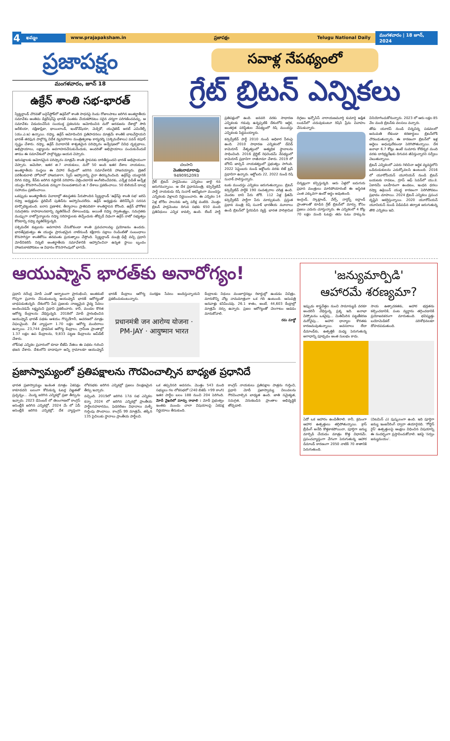4
ఖమ్మం
www.prajapaksham.in ప్రజాపక్షం Telugu National Daily
మంగళవారం | 18 జూన్, 2024
ప్రజాపక్షం
మంగళవారం, జూన్ 18
ఉక్రేన్ శాంతి సభ-భారత్
స్విట్జర్లాండ్ చొరవతో బర్గెన్‌స్టోక్‌లో ఉక్రెన్‌లో శాంతి సాధనపై రెండు రోజులపాటు జరిగిన అంతర్జాతీయ సమావేశం అంతిమ డిక్లరేషన్‌పై భారత్ సంతకం చేయకపోవటం సరైన చర్యగా పరిగణించవచ్చు. ఆ సమావేశం విడుదలచేసిన సంయుక్త ప్రకటనను ఆమోదించిన మరో అరడజను దేశాల్లో సౌది అరేబియా, దక్షిణాఫ్రికా, థాయిలాండ్, ఇండోనేషియా, మెక్సికో, యునైటెడ్ అరబ్ ఎమిరేట్స్ (యు.ఎ.ఇ) ఉన్నాయి. రష్యా, ఉక్రేన్ ఆమోదించిన ప్రతిపాదనలు మాత్రమే శాంతికి బాటవేస్తాయని భారత్ తరఫున పాల్గొన్న విదేశ వ్యవహారాల మంత్రిత్వశాఖ కార్యదర్శి (పశ్చిమదేశాలు) పవన్ కపూర్ స్పష్టం చేశారు. రష్యా, ఉక్రేన్ వివాదానికి శాశ్వతమైన పరిష్కారం అన్వేషణలో వివిధ దృక్పథాలు, అభిప్రాయాలు, లక్ష్యాలను అవగాహనచేసుకునేందుకు, అందరితో అభిప్రాయాలు పంచుకునేందుకే తాము ఈ సమావేశంలో పాల్గొన్నట్లు ఆయన చెప్పారు.
ఇరుపక్షాలకు ఆమోదమైన పరిష్కారం మాత్రమే శాంతి స్థాపనకు దారితీస్తుందని భారత్ అభిప్రాయంగా చెప్పారు. అమెరికా, ఇతర జి.7 నాయకులు, మరో 50 అంది ఇతర దేశాల నాయకులు, అంతర్జాతీయ సంస్థలు ఈ విహార కేంద్రంలో జరిగిన సమావేశానికి హాజరయ్యారు. బ్రెజిల్ పరిశీలకురాలి హోదాలో హాజరుకాగా, స్విస్ ఆహ్వానాన్ని చైనా తిరస్కరించింది. ఉక్రేన్‌పై యుద్ధానికి దిగిన రష్యా, కీవ్‌కు జరిగిన నష్టానికి పరిహారం చెల్లించటానికి అంగీకరించేవరకు, ఎన్నేళ్ల పడితే అన్నేళ్ల యుద్ధం కొనసాగించేందుకు దన్నుగా నిలబడతామని జి.7 దేశాలు ప్రకటించాయి. 50 బిలియన్ డాలర్ల సహాయం ప్రకటించాయి.
ఒకప్పుడు అంతర్జాతీయ వివాదాల్లో తటస్థతకు పేరుపొందిన స్విట్జర్లాండ్ 'ఉక్రేన్‌పై శాంతి సభ' జరిపి రష్యా అధ్యక్షుడు వ్లదిమీర్ పుతిన్‌ను ఆహ్వానించలేదు. ఉక్రేన్ అధ్యక్షుడు జెలెన్‌స్కీని సరసన కూర్చొబెట్టుకుంది. ఐరాస ప్రణాళిక, తీర్మానాలు ప్రాతిపదికగా శాంతిస్థాపన కోరింది. ఉక్రేన్ భౌగోళిక సమగ్రతను కాపాడాలనటాన్ని వ్యతిరేకించే దేశాలుండవు. అయితే రష్యా స్వాతంత్ర్యం, సమగ్రతకు ముప్పుగా నాటోసైన్యాలను రష్యా సరిహద్దులకు తెచ్చేందుకు తోడ్పడే విధంగా ఉక్రేన్ నాటో సభ్యత్వం కోరటాన్ని రష్యా వ్యతిరేకిస్తున్నది.
పశ్చిమదేశ కుట్రలను అవగాహన చేసుకోకుండా శాంతి ప్రవచనాలవల్ల ప్రయోజనం ఉండదు. భారత్‌ప్రభుత్వం ఈ యుద్ధం ప్రారంభమైన నాటినుండీ కక్షిదారు పక్షాలు రెండింటితో సంబంధాలు కొనసాగిస్తూ శాంతికోసం తనవంతు ప్రయత్నాలు చేస్తోంది. స్విట్జర్లాండ్ మంత్రి ఢిల్లీ వచ్చి ప్రధాని మోదీనికలిసి నిన్నటి అంతర్జాతీయ సమావేశానికి ఆహ్వానించినా ఉన్నత స్థాయి బృందం హాజరుకాకపోవటం ఆ విధానం కొనసాగింపులో భాగమే.
సవాళ్ల నేపథ్యంలో
గ్రేట్ బ్రిటన్ ఎన్నికలు
చలసాని
వెంకటరామారావు
9490952093
గ్రేట్ బ్రిటన్ పార్లమెంటు ఎన్నికలు జులై 4న జరుగనున్నాయి. ఆ దేశ ప్రధానమంత్రి, కన్సర్వేటివ్ పార్టీ నాయకుడు రిషి సునాక్ ఆకస్మికంగా ముందస్తు ఎన్నికలకు వెళ్లాలని నిర్ణయించారు. ఈ ఎన్నికల 14 ఏళ్ల టోరీల పాలనకు అగ్ని పరీక్ష వంటిది. మొత్తం బ్రిటన్ పార్లమెంటు దిగువ సభకు 650 మంది ప్రతినిధులు ఎన్నిక కావల్సి ఉంది. లేబర్ పార్టీ ప్రతిపక్షంలో ఉంది. జనవరి వరకు సాధారణ ఎన్నికలకు గడువు ఉన్నప్పటికి దేశంలోని ఆర్థిక, అంతర్గత పరిస్థితుల నేపథ్యంలో రిషి ముందస్తు ఎన్నికలకు సిద్ధమయ్యారు.
కన్సర్వేటివ్ పార్టీ 2010 నుండి అధికార పీఠంపై ఉంది. 2010 సాధారణ ఎన్నికలలో డేవిడ్ కామెరూన్ నేతృత్వంలో అత్యధిక స్థానాలను సాధించింది. 2016 బ్రెగ్జిట్ రెఫరెండమ్ నేపథ్యంలో కామెరూన్ ప్రధానిగా రాజీనామా చేశారు. 2019 లో బోరిస్ జాన్సన్ నాయకత్వంలో ప్రభుత్వం సాగింది. 2022 సెప్టెంబరు నుండి అక్టోబరు వరకు లిజ్ ట్రస్ ప్రధానిగా ఉన్నారు. అక్టోబరు 22, 2022 నుండి రిషి సునాక్ పాలిస్తున్నారు.
టుకు ముందస్తు ఎన్నికలు జరుగుతున్నాయి. బ్రిటన్ కన్సర్వేటివ్ పార్టీకి 190 సంవత్సరాల చరిత్ర ఉంది. మొదట దాని పేరు టోరీ. 112 ఏళ్ల క్రితమే కన్సర్వేటివ్ పార్టీగా పేరు మార్చుకుంది. ప్రస్తుత ప్రధాన మంత్రి రిషి సునాక్ భారతీయ మూలాలు ఉండి బ్రిటన్‌లో స్థిరపడిన వ్యక్తి. భారత పారిశ్రామిక దిగ్గజం ఇన్ఫోసిస్ నారాయణమూర్తి కుమార్తె అక్షిత లండన్‌లో చదువుకుంటూ రిషిని ప్రేమ వివాహం చేసుకున్నారు.
చిన్నట్లుగా కన్పిస్తున్నది. ఆరు ఏళ్లలో ఐదుగురు ప్రధాన మంత్రులు మారిపోయారంటే ఈ అస్థిరత ఎంత ఎక్కువగా ఉందో అర్థం అవుతుంది.
ఇంగ్లండ్, స్కాట్లాండ్, వేల్స్, నార్తర్న్ ఐర్లాండ్ ప్రాంతాలతో కూడిన గ్రేట్ బ్రిటన్‌లో మార్పు కోసం ప్రజలు ఎదురు చూస్తున్నారు. ఈ ఎన్నికలలో 4 కోట్ల 70 లక్షల మంది ఓటర్లు తమ ఓటు హక్కును వినియోగించుకోనున్నారు. 2023 లో ఆరు లక్షల 85 వేల మంది బ్రిటన్‌కు వలసలు వచ్చారు.
తోడు యూరప్ నుండి చిన్నచిన్న పడవలలో అనుమతి లేకుండా శరణార్థులు బ్రిటన్‌లోకి చొరబడుతున్నారు. ఈ కారణంగా బ్రిటన్‌లో ఇళ్ల అద్దెలు అధుపులేకుండా పెరిగిపోతున్నాయి. దేశ జనాభా 6.7 కోట్లు ఉంటే సుమారు కోటిన్నర మంది వరకు దారిద్ర్యరేఖకు దిగువన జీవిస్తున్నారని సర్వేలు చెబుతున్నాయి.
బ్రిటన్ ఎన్నికలలో ఎవరు గెలిచినా ఆర్థిక వ్యవస్థలోని ఒడిదుడుకులను ఎదుర్కోవలసి ఉంటుంది. 2016 లో యూరోపియన్ యూనియన్ నుండి బ్రిటన్ బయటకు రావటం, గ్రూప్ ఆఫ్ సెవన్‌లో యు.కె. ఏకానమీ బలహీనంగా ఉండటం, ఇంధన ధరలు రష్యా ఉక్రెయిన్ యుద్ధ కారణంగా పెరిగిపోవటం ప్రభావం చూపాయి. 2024 బ్రిటన్ ఎన్నికలు ప్రపంచ దృష్టిని ఆకర్షిస్తున్నాయి. 2020 యూరోపియన్ యూనియన్ నుండి విడిపడిన తర్వాత జరుగుతున్న తొలి ఎన్నికలు ఇవి.
ఆయుష్మాన్ భారత్‌కు అనారోగ్యం!
ప్రధాని నరేంద్ర మోదీ ఎంతో ఆర్భాటంగా ప్రారంభించి, అంతకంటే గొప్పగా ప్రచారం చేసుకుంటున్న ఆయుష్మాన్ భారత్ ఆరోగ్యంతో బాధపడుతున్నది. దేశంలోని పేద ప్రజలకు నాణ్యమైన వైద్య సేవలు అందించడమే లక్ష్యమని ప్రధాని ప్రకటించారు. కానీ, మండల కొరత ఆరోగ్య కేంద్రాలను వేధిస్తున్నది. 2018లో మోదీ ప్రారంభించిన ఆయుష్మాన్ భారత్ పథకం ఆశయం గొప్పదేగానీ, ఆచరణలో మాత్రం విఫలమైంది. దేశ వ్యాప్తంగా 1.70 లక్షల ఆరోగ్య మందిరాలు ఉన్నాయి. 23,744 ప్రాథమిక ఆరోగ్య కేంద్రాలు, గ్రామీణ ప్రాంతాల్లో 1.37 లక్షల ఉప కేంద్రాలను, 9,833 పట్టణ కేంద్రాలను అప్‌డేట్ చేశారు.
లోక్‌సభ ఎన్నికల ప్రచారంలో కూడా బీజేపి నేతలు ఈ పథకం గురించి భజన చేశారు. దేశంలోని దాదాపుగా అన్ని గ్రామాలకూ ఆయుష్మాన్ భారత్ కేంద్రాలు ఆరోగ్య సంరక్షణ సేవలు అందిస్తున్నాయని ప్రకటించుకుంటున్నారు.
प्रधानमंत्री जन आरोग्य योजना · PM-JAY · आयुष्मान भारत
కేంద్రాలకు నిధులు మంజూరైనట్లు రికార్డుల్లో ఉండడం విచిత్రం. మారుకొన్ని చోట్ల నామమాత్రంగా ఒక గది ఉంటుంది. ఆసుపత్రి ఆనవాళ్లు కనిపించవు. 26.1 శాతం, అంటే, 44,603 కేంద్రాల్లో మాత్రమే నర్సు ఉన్నారు. ప్రజల ఆరోగ్యంతో చెలగాటం ఆడడం మానుకోవాలి.
రమ మార్జో
ప్రజాస్వామ్యంలో ప్రతిపక్షాలను గౌరవించాల్సిన బాధ్యత ప్రధానిదే
భారత ప్రజాస్వామ్యం ఇంకెంత మాత్రం ఏకపక్షం కాకూడదని బలంగా కోరుకున్న ఓటర్ల విజ్ఞతతో ప్రచ్ఛన్నం... మొన్న జరిగిన ఎన్నికల్లో ప్రజా తీర్పును ఇచ్చారు. 2023 డిసెంబర్ లో తెలంగాణలో కాంగ్రెస్ అసెంబ్లీకి జరిగిన ఎన్నికల్లో, 2024 మే లో ఏపీ అసెంబ్లీకి జరిగిన ఎన్నికల్లో, దేశ వ్యాప్తంగా లోకసభకు జరిగిన ఎన్నికల్లో ప్రజలు విలక్షణమైన తీర్పు ఇచ్చారు.
వచ్చింది. 2019లో జరిగిన 17వ సభ ఎన్నికల కన్నా 2024 లో జరిగిన ఎన్నికల్లో ప్రాంతీయ పార్టీలసహకారము, ఫెడరలిజం విధానాలు మళ్ళీ గుర్తింపు పొందాయి. కాంగ్రెస్ 99 మాత్రమే, తక్కిన 135 పైచిలుకు స్థానాలు ప్రాంతీయ పార్టీలవి.
ఒక తప్పనిసరి అవసరం. మొత్తం 543 మంది సభ్యులు గల లోకసభలో (240 బిజెపి +99 కాంగి) ఇతర పార్టీల బలం 188 నుంచి 204 పెరిగింది. మోదీ వైఖరిలో మార్పు రావాలి : మోదీ ప్రభుత్వం ఇంతకు ముందు చాలా విషయాలపై ఏకపక్ష నిర్ణయాలు తీసుకుంది.
కాంగ్రెస్ నాయకులు ప్రతిపక్షాల పాత్రను గుర్తించి, ప్రధాని మోదీ ప్రజాస్వామ్య విలువలను గౌరవించాల్సిన బాధ్యత ఉంది. జాతి సమైక్యత, సమగ్రత, వెనుకబడిన ప్రాంతాల అభివృద్ధికి తోడ్పడాలి.
'జన్యుమార్పిడి'
ఆహారమే శరణ్యమా?
ఇప్పుడు శాస్త్రవేత్తల నుంచి సామాన్యుడి వరకూ అందరినీ వేధిస్తున్న ప్రశ్న ఇది. జనాభా విస్ఫోటనం ఒకవైపు... మితిమీరిన పట్టణీకరణ మరోవైపు... ఆహార ధాన్యాల కొరతకు కారణమవుతున్నాయి. అవసరాలు లేదా డిమాండ్‌కు, ఉత్పత్తికి మధ్య పెరుగుతున్న అగాధాన్ని పూడ్చడం అంత సులభం కాదు.
సాయ ఉత్పాదకతకు, ఆహార భద్రతను కల్పించడానికి, పంట వ్యర్థాను తగ్గించడానికి ప్రయోజనకరంగా మారుతుంది. భవిష్యత్తు బయోమెడికల్ పరిశోధనలకూ దోహదపడుతుంది.
ఏదో ఒక ఆహారం ఉండితీరాలి. కానీ, క్రమంగా ఆహార ఉత్పత్తులు తగ్గిపోతున్నాయి. క్రాస్ బ్రీడింగ్ అనేది కొత్తకాకపోయినా, పూర్తిగా జన్యు మార్పిడి చేయడం మాత్రం కొత్త విధానమే. ప్రపంచవ్యాప్తంగా వేగంగా పెరుగుతున్న ఆహార డిమాండ్ కారణంగా 2050 నాటికి 70 శాతానికి పెరుగుతుంది.
(విటమిన్ ఎ) పుష్కలంగా ఉంది. ఇది పూర్తిగా జన్యు ఇంజనీరింగ్ ద్వారా తయారైనది. 'గోల్డెన్ రైస్' ఉత్పత్తులపై ఆంక్షలు విధించిన విషయాన్ని ఈ సందర్భంగా ప్రస్తావించుకోవాలి. ఇకపై 'సర్వం జన్యుమయం'.